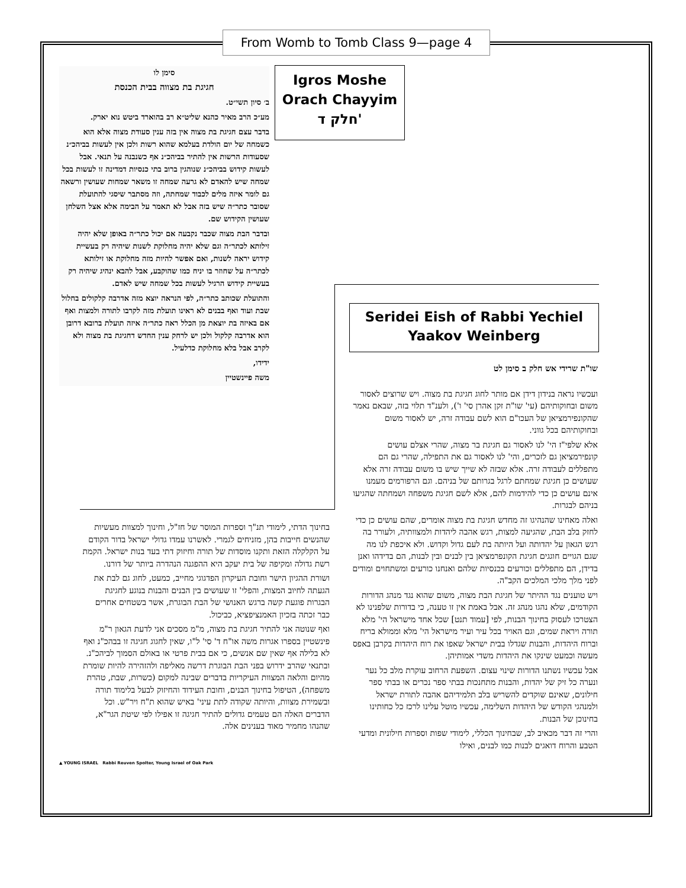From Womb to Tomb Class 9—page 4
סימן לו
חגיגת בת מצווה בבית הכנסת
ב׳ סיון תשי״ט.
מע״כ הרב מאיר כהנא שליט״א רב בהוארד ביטש נוא יארק.
בדבר עצם חגיגת בת מצוה אין בזה ענין סעודת מצוה אלא הוא כשמחה של יום הולדת בעלמא שהוא רשות ולכן אין לעשות בביהכ״נ שסעודות הרשות אין להתיר בביהכ״נ אף כשנבנה על תנאי. אבל לעשות קידוש בביהכ״נ שנוהגין ברוב בתי כנסיות דמדינה זו לעשות בכל שמחה שיש להאדם לא גרעה שמחה זו משאר שמחות שעושין ורשאה גם לומר איזה מלים לכבוד שמחתה, וזה מסתבר שיסגי להתועלת שסובר כתר״ה שיש בזה אבל לא תאמר על הבימה אלא אצל השלחן שעושין הקידוש שם.
ובדבר הבת מצוה שכבר נקבעה אם יכול כתר״ה באופן שלא יהיה זילותא לכתר״ה וגם שלא יהיה מחלוקת לשנות שיהיה רק בעשיית קידוש יראה לשנות, ואם אפשר להיות מזה מחלוקת או זילותא לכתר״ה על שחוזר בו יניח כמו שהוקבע, אבל להבא ינהיג שיהיה רק בעשיית קידוש הרגיל לעשות בכל שמחה שיש לאדם.
והתועלת שכותב כתר״ה, לפי הנראה יוצא מזה אדרבה קלקולים בחלול שבת ועוד ואף בבנים לא ראינו תועלת מזה לקרבו לתורה ולמצות ואף אם באיזה בת יוצאת מן הכלל ראה כתר״ה איזה תועלת ברובא דרובן הוא אדרבה קלקול ולכן יש לרחק ענין החדש דחגיגת בת מצוה ולא לקרב אבל בלא מחלוקת כדלעיל.
ידידו,
משה פיינשטיין
Igros Moshe
Orach Chayyim
חלק ד'
Seridei Eish of Rabbi Yechiel Yaakov Weinberg
שו"ת שרידי אש חלק ב סימן לט
ועכשיו נראה בנידון דידן אם מותר לחוג חגיגת בת מצוה. ויש שרוצים לאסור משום ובחוקותיהם (עי' שו"ת זקן אהרן סי' ו'), ולענ"ד תלוי בזה, שבאם נאמר שהקונפירמציאן של העכו"ם הוא לשם עבודה זרה, יש לאסור משום ובחוקותיהם בכל גווני.
אלא שלפי"ז הי' לנו לאסור גם חגיגת בר מצוה, שהרי אצלם עושים קונפירמציאן גם לזכרים, והי' לנו לאסור גם את התפילה, שהרי גם הם מתפללים לעבודה זרה. אלא שבזה לא שייך שיש בו משום עבודה זרה אלא שעושים כן חגיגת שמחתם לרגל בגרותם של בניהם. וגם הרפורמים מעמנו אינם עושים כן כדי להידמות להם, אלא לשם חגיגת משפחה ושמחתה שהגיעו בניהם לבגרות.
ואלה מאחינו שהנהיגו זה מחדש חגיגת בת מצוה אומרים, שהם עושים כן כדי לחזק בלב הבת, שהגיעה למצות, רגש אהבה ליהדות ולמצוותיה, ולעורר בה רגש הגאון על יהדותה ועל היותה בת לעם גדול וקדוש. ולא איכפת לנו מה שגם הגויים חוגגים חגיגת הקונפרמציאן בין לבנים ובין לבנות, הם בדידהו ואנן בדידן, הם מתפללים וכורעים בכנסיות שלהם ואנחנו כורעים ומשתחוים ומודים לפני מלך מלכי המלכים הקב"ה.
ויש טוענים נגד ההיתר של חגיגת הבת מצוה, משום שהוא נגד מנהג הדורות הקודמים, שלא נהגו מנהג זה. אבל באמת אין זו טענה, כי בדורות שלפנינו לא הצטרכו לעסוק בחינוך הבנות, לפי [עמוד תנט] שכל אחד מישראל הי' מלא תורה ויראת שמים, וגם האויר בכל עיר ועיר מישראל הי' מלא וממולא בריח וברוח היהדות, והבנות שגדלו בבית ישראל שאפו את רוח היהדות בקרבן באפס מעשה וכמעט שינקו את היהדות משדי אמותיהן.
אבל עכשיו נשתנו הדורות שינוי עצום. השפעת הרחוב עוקרת מלב כל נער ונערה כל זיק של יהדות, והבנות מתחנכות בבתי ספר נכרים או בבתי ספר חילונים, שאינם שוקדים להשריש בלב תלמידיהם אהבה לתורת ישראל ולמנהגי הקודש של היהדות השלימה, עכשיו מוטל עלינו לרכז כל כחותינו בחינוכן של הבנות.
והרי זה דבר מכאיב לב, שבחינוך הכללי, לימודי שפות וספרות חילונית ומדעי הטבע והרוח דואגים לבנות כמו לבנים, ואילו
בחינוך הדתי, לימודי תנ"ך וספרות המוסר של חז"ל, וחינוך למצוות מעשיות שהנשים חייבות בהן, מזניחים לגמרי. לאשרנו עמדו גדולי ישראל בדור הקודם על הקלקלה הזאת ותקנו מוסדות של תורה וחיזוק דתי בעד בנות ישראל. הקמת רשת גדולה ומקיפה של בית יעקב היא ההפגנה הנהדרה ביותר של דורנו.
ושורת ההגיון הישר וחובת העיקרון הפדגוגי מחייב, כמעט, לחוג גם לבת את הגעתה לחיוב המצות, והפלי' זו שעושים בין הבנים והבנות בנוגע לחגיגת הבגרות פוגעת קשה ברגש האנושי של הבת הבוגרת, אשר בשטחים אחרים כבר זכתה בזכיון האמנציפציא, כביכול.
ואף שנוטה אני להתיר חגיגת בת מצוה, מ"מ מסכים אני לדעת הגאון ר"מ פינשטיין בספרו אגרות משה או"ח ד' סי' ל"ו, שאין לחגוג חגיגה זו בבהכ"נ ואף לא בלילה אף שאין שם אנשים, כי אם בבית פרטי או באולם הסמוך לביהכ"נ. ובתנאי שהרב ידרוש בפני הבת הבוגרת דרשה מאליפה ולהזהירה להיות שומרת מהיום והלאה המצוות העיקריות בדברים שבינה למקום (כשרות, שבת, טהרת משפחה), הטיפול בחינוך הבנים, וחובת העידוד והחיזוק לבעל בלימוד תורה ובשמירת מצוות, והיותה שקודה לתת עיני' באיש שהוא ת"ח ויר"ש. וכל הדברים האלה הם טעמים גדולים להתיר חגיגה זו אפילו לפי שיטת הגר"א, שהנהו מחמיר מאוד בענינים אלה.
▲ YOUNG ISRAEL Rabbi Reuven Spolter, Young Israel of Oak Park